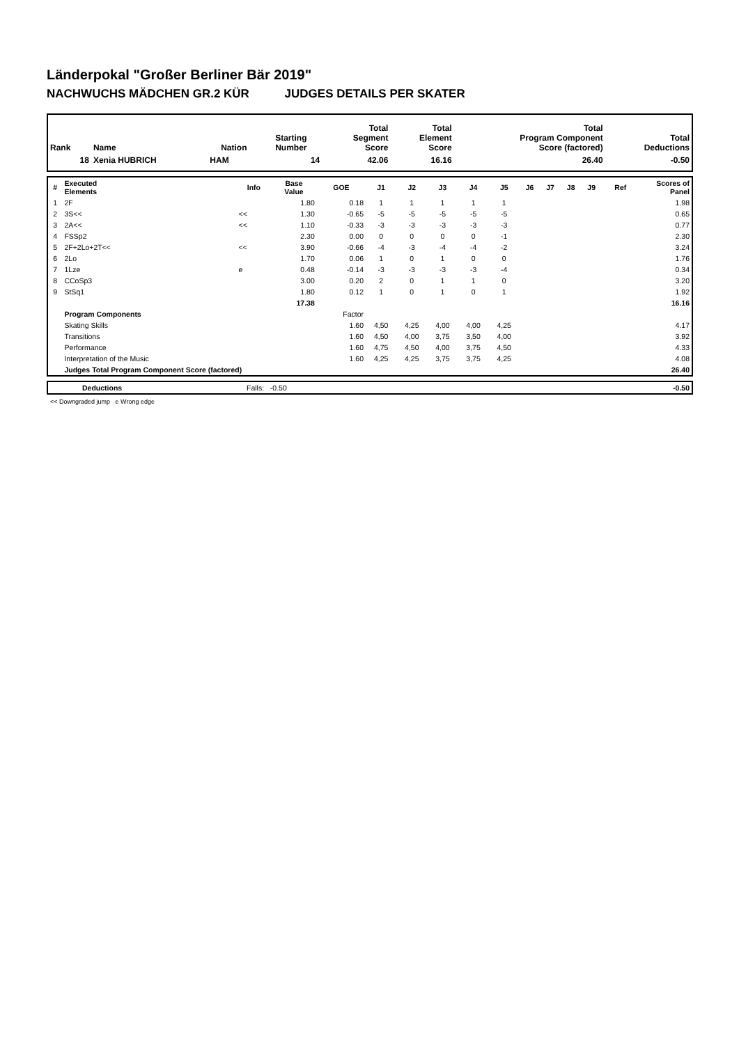Länderpokal "Großer Berliner Bär 2019"
NACHWUCHS MÄDCHEN GR.2 KÜR JUDGES DETAILS PER SKATER
| Rank | Name | Nation | Starting Number | Total Segment Score | Total Element Score | Total Program Component Score (factored) | Total Deductions |
| --- | --- | --- | --- | --- | --- | --- | --- |
| 18 | Xenia HUBRICH | HAM | 14 | 42.06 | 16.16 | 26.40 | -0.50 |
| # | Executed Elements | Info | Base Value | GOE | J1 | J2 | J3 | J4 | J5 | J6 | J7 | J8 | J9 | Ref | Scores of Panel |
| --- | --- | --- | --- | --- | --- | --- | --- | --- | --- | --- | --- | --- | --- | --- | --- |
| 1 | 2F | | 1.80 | 0.18 | 1 | 1 | 1 | 1 | 1 | | | | | | 1.98 |
| 2 | 3S<< | << | 1.30 | -0.65 | -5 | -5 | -5 | -5 | -5 | | | | | | 0.65 |
| 3 | 2A<< | << | 1.10 | -0.33 | -3 | -3 | -3 | -3 | -3 | | | | | | 0.77 |
| 4 | FSSp2 | | 2.30 | 0.00 | 0 | 0 | 0 | 0 | -1 | | | | | | 2.30 |
| 5 | 2F+2Lo+2T<< | << | 3.90 | -0.66 | -4 | -3 | -4 | -4 | -2 | | | | | | 3.24 |
| 6 | 2Lo | | 1.70 | 0.06 | 1 | 0 | 1 | 0 | 0 | | | | | | 1.76 |
| 7 | 1Lze | e | 0.48 | -0.14 | -3 | -3 | -3 | -3 | -4 | | | | | | 0.34 |
| 8 | CCoSp3 | | 3.00 | 0.20 | 2 | 0 | 1 | 1 | 0 | | | | | | 3.20 |
| 9 | StSq1 | | 1.80 | 0.12 | 1 | 0 | 1 | 0 | 1 | | | | | | 1.92 |
| | | | 17.38 | | | | | | | | | | | | 16.16 |
| | Program Components | | | Factor | | | | | | | | | | | |
| | Skating Skills | | | 1.60 | 4,50 | 4,25 | 4,00 | 4,00 | 4,25 | | | | | | 4.17 |
| | Transitions | | | 1.60 | 4,50 | 4,00 | 3,75 | 3,50 | 4,00 | | | | | | 3.92 |
| | Performance | | | 1.60 | 4,75 | 4,50 | 4,00 | 3,75 | 4,50 | | | | | | 4.33 |
| | Interpretation of the Music | | | 1.60 | 4,25 | 4,25 | 3,75 | 3,75 | 4,25 | | | | | | 4.08 |
| | Judges Total Program Component Score (factored) | | | | | | | | | | | | | | 26.40 |
| | Deductions | Falls: -0.50 | -0.50 |
<< Downgraded jump e Wrong edge